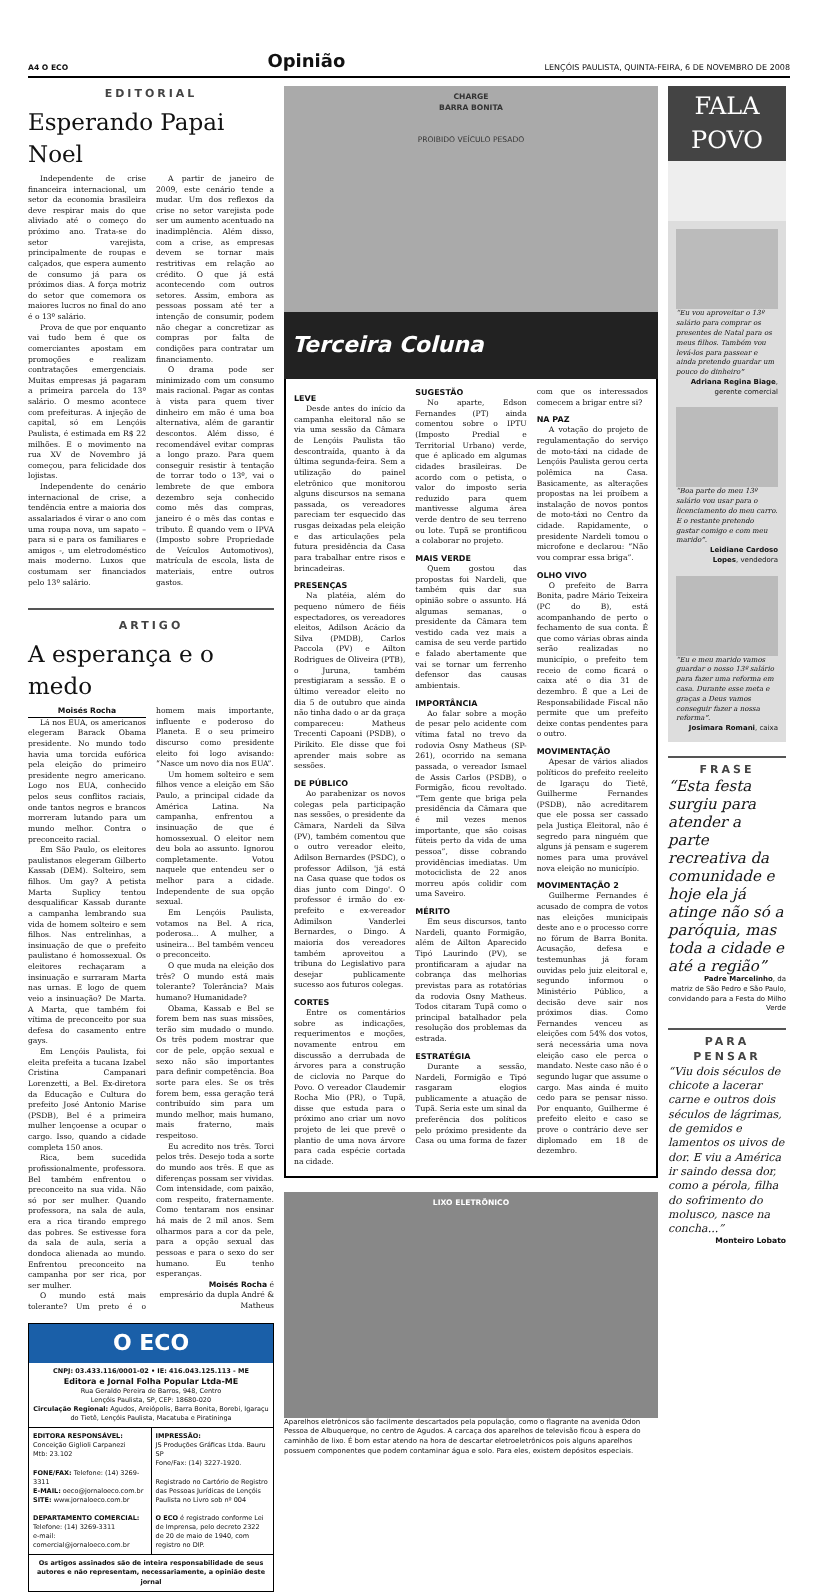A4 O ECO Opinião LENÇÓIS PAULISTA, QUINTA-FEIRA, 6 DE NOVEMBRO DE 2008
EDITORIAL
Esperando Papai Noel
Independente de crise financeira internacional, um setor da economia brasileira deve respirar mais do que aliviado até o começo do próximo ano. Trata-se do setor varejista, principalmente de roupas e calçados, que espera aumento de consumo já para os próximos dias. A força motriz do setor que comemora os maiores lucros no final do ano é o 13º salário.
Prova de que por enquanto vai tudo bem é que os comerciantes apostam em promoções e realizam contratações emergenciais. Muitas empresas já pagaram a primeira parcela do 13º salário. O mesmo acontece com prefeituras. A injeção de capital, só em Lençóis Paulista, é estimada em R$ 22 milhões. E o movimento na rua XV de Novembro já começou, para felicidade dos lojistas.
Independente do cenário internacional de crise, a tendência entre a maioria dos assalariados é virar o ano com uma roupa nova, um sapato – para si e para os familiares e amigos -, um eletrodoméstico mais moderno. Luxos que costumam ser financiados pelo 13º salário.
A partir de janeiro de 2009, este cenário tende a mudar. Um dos reflexos da crise no setor varejista pode ser um aumento acentuado na inadimplência. Além disso, com a crise, as empresas devem se tornar mais restritivas em relação ao crédito. O que já está acontecendo com outros setores. Assim, embora as pessoas possam até ter a intenção de consumir, podem não chegar a concretizar as compras por falta de condições para contratar um financiamento.
O drama pode ser minimizado com um consumo mais racional. Pagar as contas à vista para quem tiver dinheiro em mão é uma boa alternativa, além de garantir descontos. Além disso, é recomendável evitar compras a longo prazo. Para quem conseguir resistir à tentação de torrar todo o 13º, vai o lembrete de que embora dezembro seja conhecido como mês das compras, janeiro é o mês das contas e tributo. É quando vem o IPVA (Imposto sobre Propriedade de Veículos Automotivos), matrícula de escola, lista de materiais, entre outros gastos.
ARTIGO
A esperança e o medo
Moisés Rocha
Lá nos EUA, os americanos elegeram Barack Obama presidente. No mundo todo havia uma torcida eufórica pela eleição do primeiro presidente negro americano. Logo nos EUA, conhecido pelos seus conflitos raciais, onde tantos negros e brancos morreram lutando para um mundo melhor. Contra o preconceito racial.
Em São Paulo, os eleitores paulistanos elegeram Gilberto Kassab (DEM). Solteiro, sem filhos. Um gay? A petista Marta Suplicy tentou desqualificar Kassab durante a campanha lembrando sua vida de homem solteiro e sem filhos. Nas entrelinhas, a insinuação de que o prefeito paulistano é homossexual. Os eleitores rechaçaram a insinuação e surraram Marta nas urnas. E logo de quem veio a insinuação? De Marta. A Marta, que também foi vítima de preconceito por sua defesa do casamento entre gays.
Em Lençóis Paulista, foi eleita prefeita a tucana Izabel Cristina Campanari Lorenzetti, a Bel. Ex-diretora da Educação e Cultura do prefeito José Antonio Marise (PSDB), Bel é a primeira mulher lençoense a ocupar o cargo. Isso, quando a cidade completa 150 anos.
Rica, bem sucedida profissionalmente, professora. Bel também enfrentou o preconceito na sua vida. Não só por ser mulher. Quando professora, na sala de aula, era a rica tirando emprego das pobres. Se estivesse fora da sala de aula, seria a dondoca alienada ao mundo. Enfrentou preconceito na campanha por ser rica, por ser mulher.
O mundo está mais tolerante? Um preto é o homem mais importante, influente e poderoso do Planeta. E o seu primeiro discurso como presidente eleito foi logo avisando: “Nasce um novo dia nos EUA”.
Um homem solteiro e sem filhos vence a eleição em São Paulo, a principal cidade da América Latina. Na campanha, enfrentou a insinuação de que é homossexual. O eleitor nem deu bola ao assunto. Ignorou completamente. Votou naquele que entendeu ser o melhor para a cidade. Independente de sua opção sexual.
Em Lençóis Paulista, votamos na Bel. A rica, poderosa... A mulher, a usineira... Bel também venceu o preconceito.
O que muda na eleição dos três? O mundo está mais tolerante? Tolerância? Mais humano? Humanidade?
Obama, Kassab e Bel se forem bem nas suas missões, terão sim mudado o mundo. Os três podem mostrar que cor de pele, opção sexual e sexo não são importantes para definir competência. Boa sorte para eles. Se os três forem bem, essa geração terá contribuído sim para um mundo melhor, mais humano, mais fraterno, mais respeitoso.
Eu acredito nos três. Torci pelos três. Desejo toda a sorte do mundo aos três. E que as diferenças possam ser vividas. Com intensidade, com paixão, com respeito, fraternamente. Como tentaram nos ensinar há mais de 2 mil anos. Sem olharmos para a cor da pele, para a opção sexual das pessoas e para o sexo do ser humano. Eu tenho esperanças.
Moisés Rocha é empresário da dupla André & Matheus
O ECO
CNPJ: 03.433.116/0001-02 • IE: 416.043.125.113 - ME
Editora e Jornal Folha Popular Ltda-ME
Rua Geraldo Pereira de Barros, 948, Centro
Lençóis Paulista, SP, CEP: 18680-020
Circulação Regional: Agudos, Areiópolis, Barra Bonita, Borebi, Igaraçu do Tietê, Lençóis Paulista, Macatuba e Piratininga
EDITORA RESPONSÁVEL:
Conceição Giglioli Carpanezi
Mtb: 23.102
FONE/FAX: Telefone: (14) 3269-3311
E-MAIL: oeco@jornaloeco.com.br
SITE: www.jornaloeco.com.br
DEPARTAMENTO COMERCIAL:
Telefone: (14) 3269-3311
e-mail: comercial@jornaloeco.com.br
IMPRESSÃO:
JS Produções Gráficas Ltda. Bauru SP
Fone/Fax: (14) 3227-1920.
Registrado no Cartório de Registro das Pessoas Jurídicas de Lençóis Paulista no Livro sob nº 004
O ECO é registrado conforme Lei de Imprensa, pelo decreto 2322 de 20 de maio de 1940, com registro no DIP.
Os artigos assinados são de inteira responsabilidade de seus autores e não representam, necessariamente, a opinião deste jornal
CHARGE
BARRA BONITA
PROIBIDO VEÍCULO PESADO
Terceira Coluna
LEVE
Desde antes do início da campanha eleitoral não se via uma sessão da Câmara de Lençóis Paulista tão descontraída, quanto à da última segunda-feira. Sem a utilização do painel eletrônico que monitorou alguns discursos na semana passada, os vereadores pareciam ter esquecido das rusgas deixadas pela eleição e das articulações pela futura presidência da Casa para trabalhar entre risos e brincadeiras.
PRESENÇAS
Na platéia, além do pequeno número de fiéis espectadores, os vereadores eleitos, Adilson Acácio da Silva (PMDB), Carlos Paccola (PV) e Ailton Rodrigues de Oliveira (PTB), o Juruna, também prestigiaram a sessão. E o último vereador eleito no dia 5 de outubro que ainda não tinha dado o ar da graça compareceu: Matheus Trecenti Capoani (PSDB), o Pirikito. Ele disse que foi aprender mais sobre as sessões.
DE PÚBLICO
Ao parabenizar os novos colegas pela participação nas sessões, o presidente da Câmara, Nardeli da Silva (PV), também comentou que o outro vereador eleito, Adilson Bernardes (PSDC), o professor Adilson, 'já está na Casa quase que todos os dias junto com Dingo'. O professor é irmão do ex-prefeito e ex-vereador Adimilson Vanderlei Bernardes, o Dingo. A maioria dos vereadores também aproveitou a tribuna do Legislativo para desejar publicamente sucesso aos futuros colegas.
CORTES
Entre os comentários sobre as indicações, requerimentos e moções, novamente entrou em discussão a derrubada de árvores para a construção de ciclovia no Parque do Povo. O vereador Claudemir Rocha Mio (PR), o Tupã, disse que estuda para o próximo ano criar um novo projeto de lei que prevê o plantio de uma nova árvore para cada espécie cortada na cidade.
SUGESTÃO
No aparte, Edson Fernandes (PT) ainda comentou sobre o IPTU (Imposto Predial e Territorial Urbano) verde, que é aplicado em algumas cidades brasileiras. De acordo com o petista, o valor do imposto seria reduzido para quem mantivesse alguma área verde dentro de seu terreno ou lote. Tupã se prontificou a colaborar no projeto.
MAIS VERDE
Quem gostou das propostas foi Nardeli, que também quis dar sua opinião sobre o assunto. Há algumas semanas, o presidente da Câmara tem vestido cada vez mais a camisa de seu verde partido e falado abertamente que vai se tornar um ferrenho defensor das causas ambientais.
IMPORTÂNCIA
Ao falar sobre a moção de pesar pelo acidente com vítima fatal no trevo da rodovia Osny Matheus (SP-261), ocorrido na semana passada, o vereador Ismael de Assis Carlos (PSDB), o Formigão, ficou revoltado. “Tem gente que briga pela presidência da Câmara que é mil vezes menos importante, que são coisas fúteis perto da vida de uma pessoa”, disse cobrando providências imediatas. Um motociclista de 22 anos morreu após colidir com uma Saveiro.
MÉRITO
Em seus discursos, tanto Nardeli, quanto Formigão, além de Ailton Aparecido Tipó Laurindo (PV), se prontificaram a ajudar na cobrança das melhorias previstas para as rotatórias da rodovia Osny Matheus. Todos citaram Tupã como o principal batalhador pela resolução dos problemas da estrada.
ESTRATÉGIA
Durante a sessão, Nardeli, Formigão e Tipó rasgaram elogios publicamente a atuação de Tupã. Seria este um sinal da preferência dos políticos pelo próximo presidente da Casa ou uma forma de fazer com que os interessados comecem a brigar entre si?
NA PAZ
A votação do projeto de regulamentação do serviço de moto-táxi na cidade de Lençóis Paulista gerou certa polêmica na Casa. Basicamente, as alterações propostas na lei proíbem a instalação de novos pontos de moto-táxi no Centro da cidade. Rapidamente, o presidente Nardeli tomou o microfone e declarou: “Não vou comprar essa briga”.
OLHO VIVO
O prefeito de Barra Bonita, padre Mário Teixeira (PC do B), está acompanhando de perto o fechamento de sua conta. É que como várias obras ainda serão realizadas no município, o prefeito tem receio de como ficará o caixa até o dia 31 de dezembro. É que a Lei de Responsabilidade Fiscal não permite que um prefeito deixe contas pendentes para o outro.
MOVIMENTAÇÃO
Apesar de vários aliados políticos do prefeito reeleito de Igaraçu do Tietê, Guilherme Fernandes (PSDB), não acreditarem que ele possa ser cassado pela Justiça Eleitoral, não é segredo para ninguém que alguns já pensam e sugerem nomes para uma provável nova eleição no município.
MOVIMENTAÇÃO 2
Guilherme Fernandes é acusado de compra de votos nas eleições municipais deste ano e o processo corre no fórum de Barra Bonita. Acusação, defesa e testemunhas já foram ouvidas pelo juiz eleitoral e, segundo informou o Ministério Público, a decisão deve sair nos próximos dias. Como Fernandes venceu as eleições com 54% dos votos, será necessária uma nova eleição caso ele perca o mandato. Neste caso não é o segundo lugar que assume o cargo. Mas ainda é muito cedo para se pensar nisso. Por enquanto, Guilherme é prefeito eleito e caso se prove o contrário deve ser diplomado em 18 de dezembro.
LIXO ELETRÔNICO
Aparelhos eletrônicos são facilmente descartados pela população, como o flagrante na avenida Odon Pessoa de Albuquerque, no centro de Agudos. A carcaça dos aparelhos de televisão ficou à espera do caminhão de lixo. É bom estar atendo na hora de descartar eletroeletrônicos pois alguns aparelhos possuem componentes que podem contaminar água e solo. Para eles, existem depósitos especiais.
FALA
POVO
“Eu vou aproveitar o 13º salário para comprar os presentes de Natal para os meus filhos. Também vou levá-los para passear e ainda pretendo guardar um pouco do dinheiro”
Adriana Regina Biage, gerente comercial
“Boa parte do meu 13º salário vou usar para o licenciamento do meu carro. E o restante pretendo gastar comigo e com meu marido”.
Leidiane Cardoso Lopes, vendedora
“Eu e meu marido vamos guardar o nosso 13º salário para fazer uma reforma em casa. Durante esse meta e graças a Deus vamos conseguir fazer a nossa reforma”.
Josimara Romani, caixa
FRASE
“Esta festa surgiu para atender a parte recreativa da comunidade e hoje ela já atinge não só a paróquia, mas toda a cidade e até a região”
Padre Marcelinho, da matriz de São Pedro e São Paulo, convidando para a Festa do Milho Verde
PARA PENSAR
“Viu dois séculos de chicote a lacerar carne e outros dois séculos de lágrimas, de gemidos e lamentos os uivos de dor. E viu a América ir saindo dessa dor, como a pérola, filha do sofrimento do molusco, nasce na concha...”
Monteiro Lobato